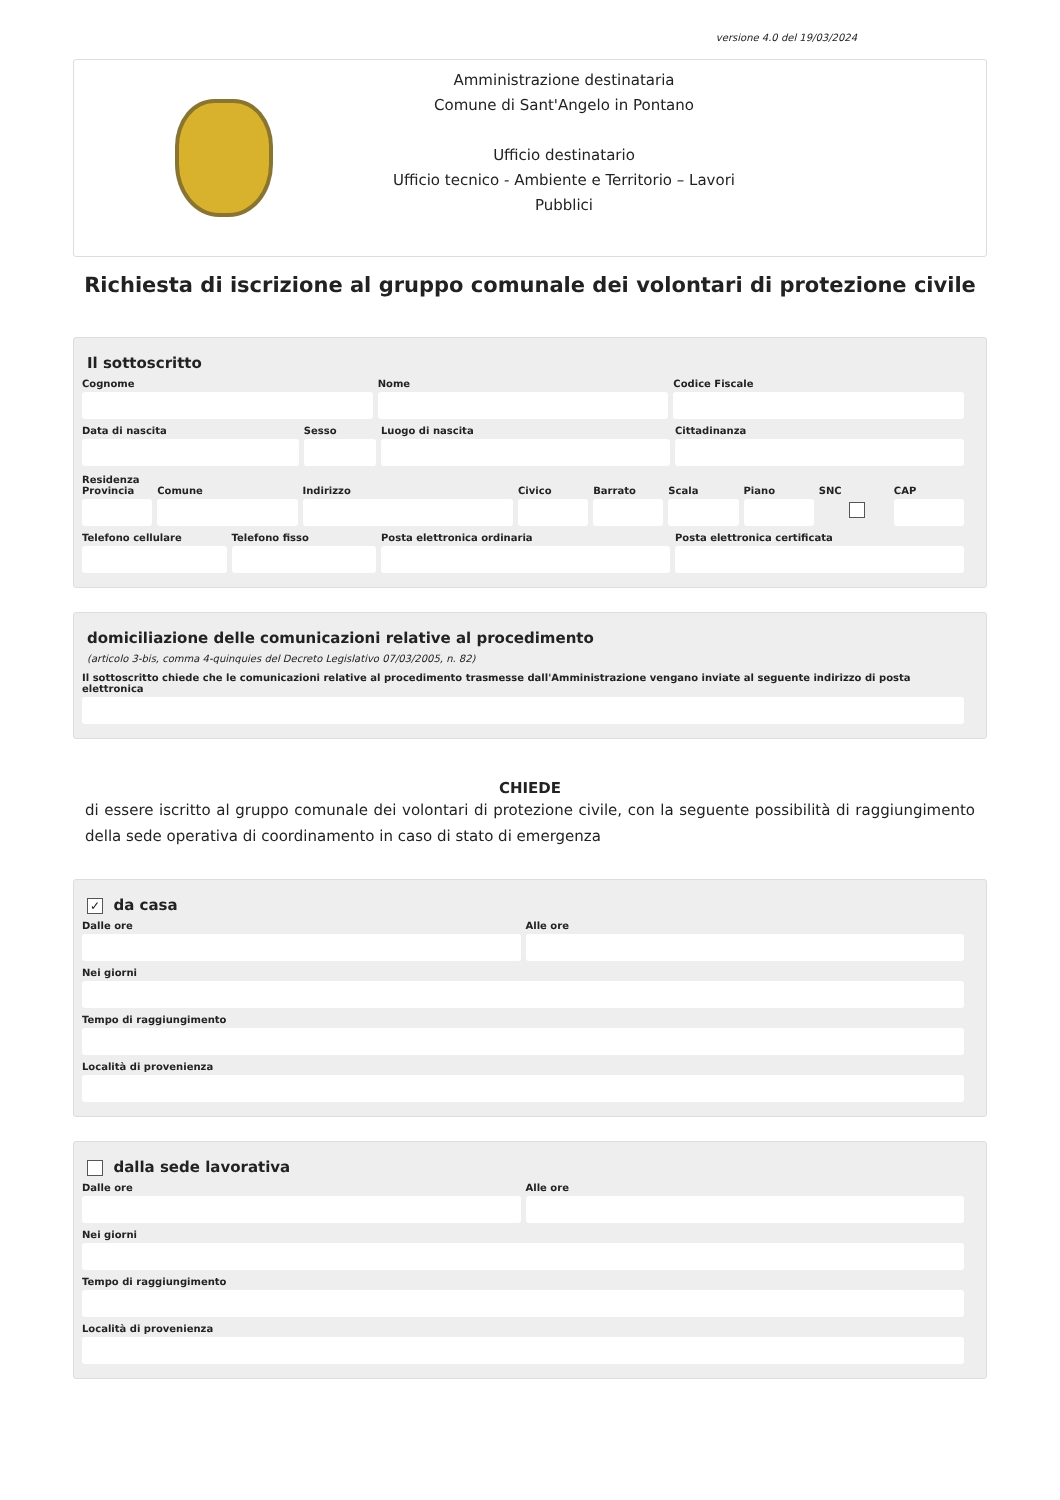versione 4.0 del 19/03/2024
Amministrazione destinataria
Comune di Sant'Angelo in Pontano
Ufficio destinatario
Ufficio tecnico - Ambiente e Territorio – Lavori Pubblici
Richiesta di iscrizione al gruppo comunale dei volontari di protezione civile
Il sottoscritto
Cognome Nome Codice Fiscale
Data di nascita Sesso Luogo di nascita Cittadinanza
Residenza
Provincia Comune Indirizzo Civico Barrato Scala Piano SNC CAP
Telefono cellulare Telefono fisso Posta elettronica ordinaria Posta elettronica certificata
domiciliazione delle comunicazioni relative al procedimento
(articolo 3-bis, comma 4-quinquies del Decreto Legislativo 07/03/2005, n. 82)
Il sottoscritto chiede che le comunicazioni relative al procedimento trasmesse dall'Amministrazione vengano inviate al seguente indirizzo di posta elettronica
CHIEDE
di essere iscritto al gruppo comunale dei volontari di protezione civile, con la seguente possibilità di raggiungimento della sede operativa di coordinamento in caso di stato di emergenza
✓ da casa
Dalle ore Alle ore
Nei giorni
Tempo di raggiungimento
Località di provenienza
dalla sede lavorativa
Dalle ore Alle ore
Nei giorni
Tempo di raggiungimento
Località di provenienza